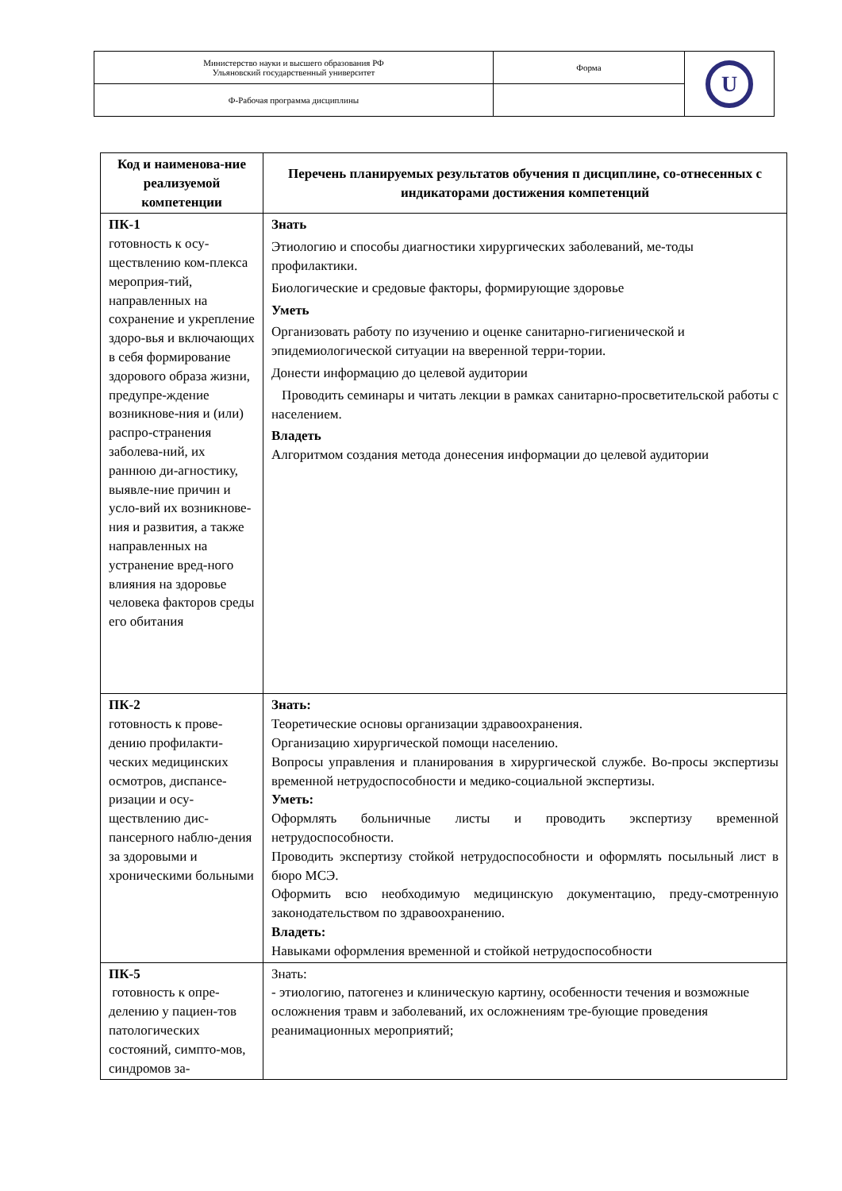| Министерство науки и высшего образования РФ Ульяновский государственный университет | Форма | U |
| Ф-Рабочая программа дисциплины | | |
| Код и наименова-ние реализуемой компетенции | Перечень планируемых результатов обучения п дисциплине, со-отнесенных с индикаторами достижения компетенций |
| --- | --- |
| ПК-1 готовность к осу-ществлению ком-плекса мероприя-тий, направленных на сохранение и укрепление здоро-вья и включающих в себя формирование здорового образа жизни, предупре-ждение возникнове-ния и (или) распро-странения заболева-ний, их раннюю ди-агностику, выявле-ние причин и усло-вий их возникнове-ния и развития, а также направленных на устранение вред-ного влияния на здоровье человека факторов среды его обитания | Знать Этиологию и способы диагностики хирургических заболеваний, ме-тоды профилактики. Биологические и средовые факторы, формирующие здоровье Уметь Организовать работу по изучению и оценке санитарно-гигиенической и эпидемиологической ситуации на вверенной терри-тории. Донести информацию до целевой аудитории Проводить семинары и читать лекции в рамках санитарно-просветительской работы с населением. Владеть Алгоритмом создания метода донесения информации до целевой аудитории |
| ПК-2 готовность к прове-дению профилакти-ческих медицинских осмотров, диспансе-ризации и осу-ществлению дис-пансерного наблю-дения за здоровыми и хроническими больными | Знать: Теоретические основы организации здравоохранения. Организацию хирургической помощи населению. Вопросы управления и планирования в хирургической службе. Во-просы экспертизы временной нетрудоспособности и медико-социальной экспертизы. Уметь: Оформлять больничные листы и проводить экспертизу временной нетрудоспособности. Проводить экспертизу стойкой нетрудоспособности и оформлять посыльный лист в бюро МСЭ. Оформить всю необходимую медицинскую документацию, преду-смотренную законодательством по здравоохранению. Владеть: Навыками оформления временной и стойкой нетрудоспособности |
| ПК-5 готовность к опре-делению у пациен-тов патологических состояний, симпто-мов, синдромов за- | Знать: - этиологию, патогенез и клиническую картину, особенности течения и возможные осложнения травм и заболеваний, их осложнениям тре-бующие проведения реанимационных мероприятий; |